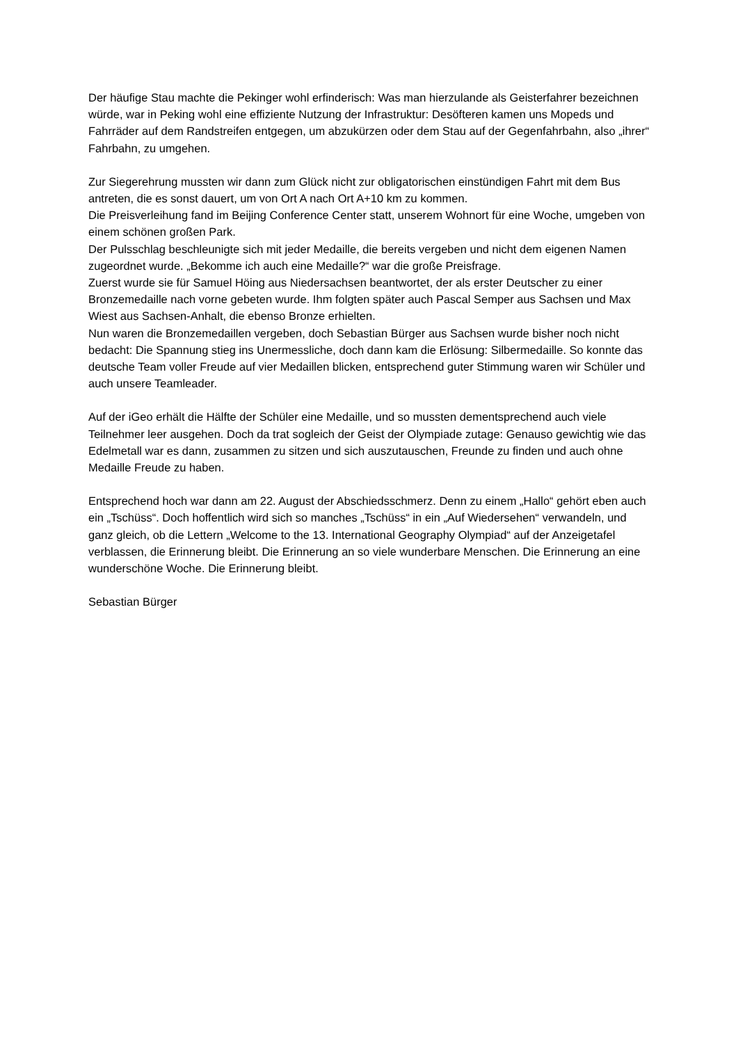Der häufige Stau machte die Pekinger wohl erfinderisch: Was man hierzulande als Geisterfahrer bezeichnen würde, war in Peking wohl eine effiziente Nutzung der Infrastruktur: Desöfteren kamen uns Mopeds und Fahrräder auf dem Randstreifen entgegen, um abzukürzen oder dem Stau auf der Gegenfahrbahn, also „ihrer“ Fahrbahn, zu umgehen.
Zur Siegerehrung mussten wir dann zum Glück nicht zur obligatorischen einstündigen Fahrt mit dem Bus antreten, die es sonst dauert, um von Ort A nach Ort A+10 km zu kommen.
Die Preisverleihung fand im Beijing Conference Center statt, unserem Wohnort für eine Woche, umgeben von einem schönen großen Park.
Der Pulsschlag beschleunigte sich mit jeder Medaille, die bereits vergeben und nicht dem eigenen Namen zugeordnet wurde. „Bekomme ich auch eine Medaille?“ war die große Preisfrage.
Zuerst wurde sie für Samuel Höing aus Niedersachsen beantwortet, der als erster Deutscher zu einer Bronzemedaille nach vorne gebeten wurde. Ihm folgten später auch Pascal Semper aus Sachsen und Max Wiest aus Sachsen-Anhalt, die ebenso Bronze erhielten.
Nun waren die Bronzemedaillen vergeben, doch Sebastian Bürger aus Sachsen wurde bisher noch nicht bedacht: Die Spannung stieg ins Unermessliche, doch dann kam die Erlösung: Silbermedaille. So konnte das deutsche Team voller Freude auf vier Medaillen blicken, entsprechend guter Stimmung waren wir Schüler und auch unsere Teamleader.
Auf der iGeo erhält die Hälfte der Schüler eine Medaille, und so mussten dementsprechend auch viele Teilnehmer leer ausgehen. Doch da trat sogleich der Geist der Olympiade zutage: Genauso gewichtig wie das Edelmetall war es dann, zusammen zu sitzen und sich auszutauschen, Freunde zu finden und auch ohne Medaille Freude zu haben.
Entsprechend hoch war dann am 22. August der Abschiedsschmerz. Denn zu einem „Hallo“ gehört eben auch ein „Tschüss“. Doch hoffentlich wird sich so manches „Tschüss“ in ein „Auf Wiedersehen“ verwandeln, und ganz gleich, ob die Lettern „Welcome to the 13. International Geography Olympiad“ auf der Anzeigetafel verblassen, die Erinnerung bleibt. Die Erinnerung an so viele wunderbare Menschen. Die Erinnerung an eine wunderschöne Woche. Die Erinnerung bleibt.
Sebastian Bürger